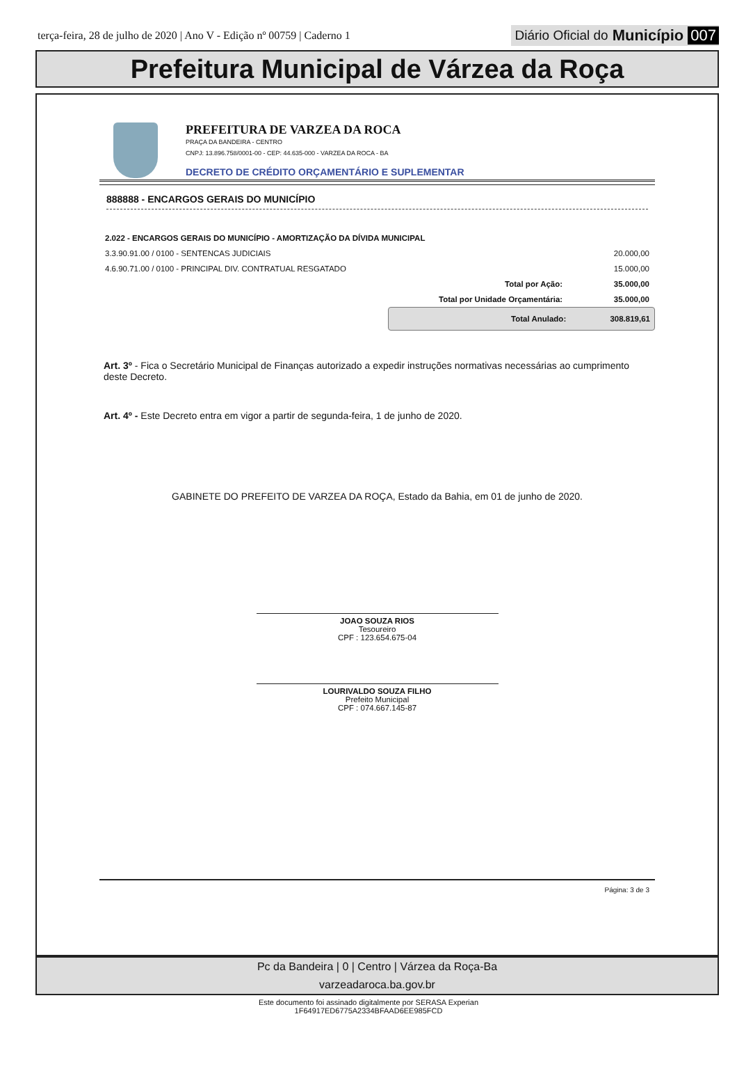terça-feira, 28 de julho de 2020 | Ano V - Edição nº 00759 | Caderno 1
Diário Oficial do Município 007
Prefeitura Municipal de Várzea da Roça
PREFEITURA DE VARZEA DA ROCA
PRAÇA DA BANDEIRA - CENTRO
CNPJ: 13.896.758/0001-00 - CEP: 44.635-000 - VARZEA DA ROCA - BA
DECRETO DE CRÉDITO ORÇAMENTÁRIO E SUPLEMENTAR
888888 - ENCARGOS GERAIS DO MUNICÍPIO
| 2.022 - ENCARGOS GERAIS DO MUNICÍPIO - AMORTIZAÇÃO DA DÍVIDA MUNICIPAL | | |
| 3.3.90.91.00 / 0100 - SENTENCAS JUDICIAIS | | 20.000,00 |
| 4.6.90.71.00 / 0100 - PRINCIPAL DIV. CONTRATUAL RESGATADO | | 15.000,00 |
| | Total por Ação: | 35.000,00 |
| | Total por Unidade Orçamentária: | 35.000,00 |
Total Anulado: 308.819,61
Art. 3º - Fica o Secretário Municipal de Finanças autorizado a expedir instruções normativas necessárias ao cumprimento deste Decreto.
Art. 4º - Este Decreto entra em vigor a partir de segunda-feira, 1 de junho de 2020.
GABINETE DO PREFEITO DE VARZEA DA ROÇA, Estado da Bahia, em 01 de junho de 2020.
JOAO SOUZA RIOS
Tesoureiro
CPF : 123.654.675-04
LOURIVALDO SOUZA FILHO
Prefeito Municipal
CPF : 074.667.145-87
Página: 3 de 3
Pc da Bandeira | 0 | Centro | Várzea da Roça-Ba
varzeadaroca.ba.gov.br
Este documento foi assinado digitalmente por SERASA Experian
1F64917ED6775A2334BFAAD6EE985FCD